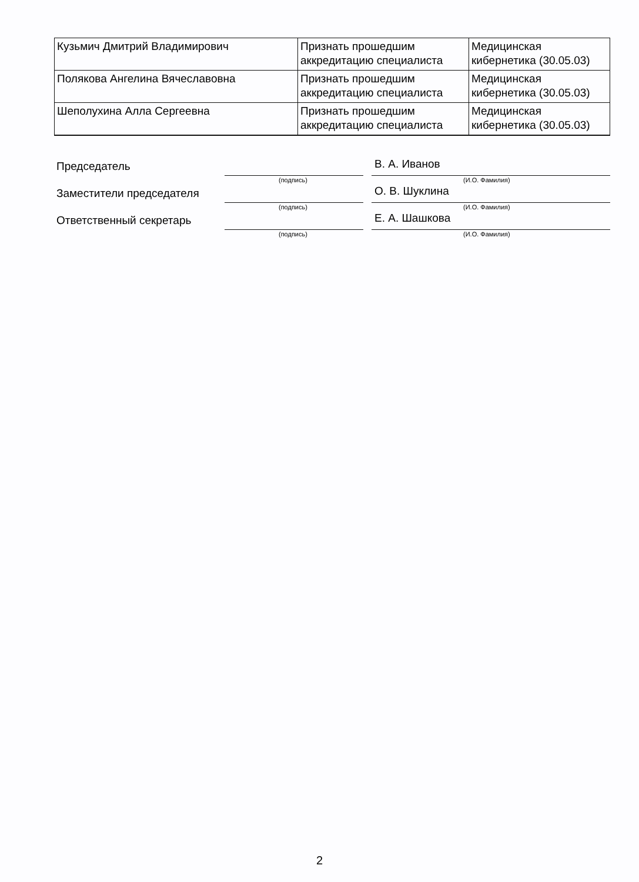| Кузьмич Дмитрий Владимирович | Признать прошедшим аккредитацию специалиста | Медицинская кибернетика (30.05.03) |
| Полякова Ангелина Вячеславовна | Признать прошедшим аккредитацию специалиста | Медицинская кибернетика (30.05.03) |
| Шеполухина Алла Сергеевна | Признать прошедшим аккредитацию специалиста | Медицинская кибернетика (30.05.03) |
Председатель
В. А. Иванов
(подпись) (И.О. Фамилия)
Заместители председателя
О. В. Шуклина
(подпись) (И.О. Фамилия)
Ответственный секретарь
Е. А. Шашкова
(подпись) (И.О. Фамилия)
2